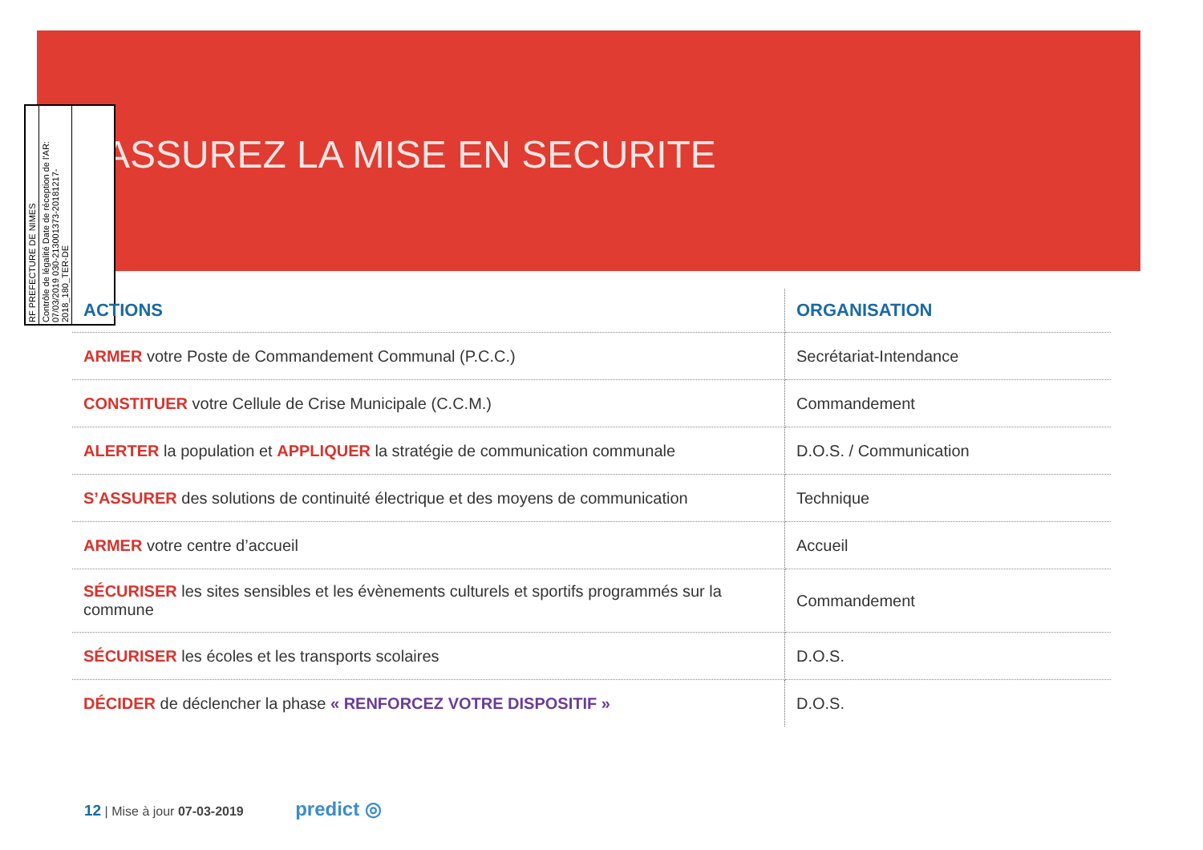ASSUREZ LA MISE EN SECURITE
RF PREFECTURE DE NIMES
Contrôle de légalité Date de réception de l'AR: 07/03/2019 030-213001373-20181217-2018_180_TER-DE
| ACTIONS | ORGANISATION |
| --- | --- |
| ARMER votre Poste de Commandement Communal (P.C.C.) | Secrétariat-Intendance |
| CONSTITUER votre Cellule de Crise Municipale (C.C.M.) | Commandement |
| ALERTER la population et APPLIQUER la stratégie de communication communale | D.O.S. / Communication |
| S’ASSURER des solutions de continuité électrique et des moyens de communication | Technique |
| ARMER votre centre d’accueil | Accueil |
| SÉCURISER les sites sensibles et les évènements culturels et sportifs programmés sur la commune | Commandement |
| SÉCURISER les écoles et les transports scolaires | D.O.S. |
| DÉCIDER de déclencher la phase « RENFORCEZ VOTRE DISPOSITIF » | D.O.S. |
12 | Mise à jour 07-03-2019 predict ◎